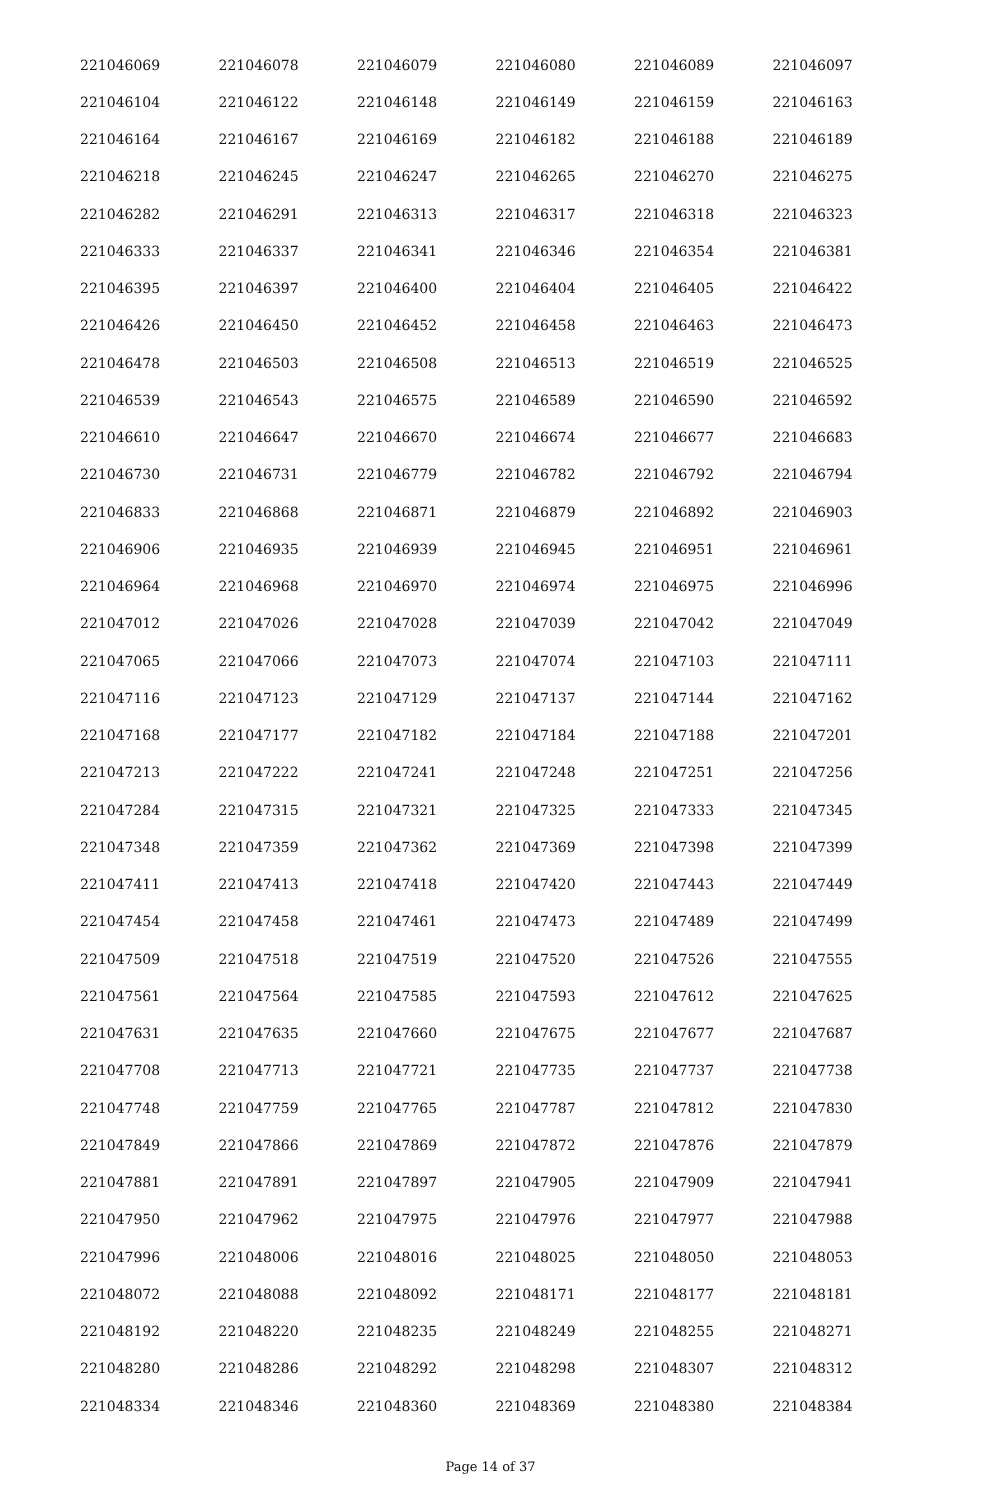| 221046069 | 221046078 | 221046079 | 221046080 | 221046089 | 221046097 |
| 221046104 | 221046122 | 221046148 | 221046149 | 221046159 | 221046163 |
| 221046164 | 221046167 | 221046169 | 221046182 | 221046188 | 221046189 |
| 221046218 | 221046245 | 221046247 | 221046265 | 221046270 | 221046275 |
| 221046282 | 221046291 | 221046313 | 221046317 | 221046318 | 221046323 |
| 221046333 | 221046337 | 221046341 | 221046346 | 221046354 | 221046381 |
| 221046395 | 221046397 | 221046400 | 221046404 | 221046405 | 221046422 |
| 221046426 | 221046450 | 221046452 | 221046458 | 221046463 | 221046473 |
| 221046478 | 221046503 | 221046508 | 221046513 | 221046519 | 221046525 |
| 221046539 | 221046543 | 221046575 | 221046589 | 221046590 | 221046592 |
| 221046610 | 221046647 | 221046670 | 221046674 | 221046677 | 221046683 |
| 221046730 | 221046731 | 221046779 | 221046782 | 221046792 | 221046794 |
| 221046833 | 221046868 | 221046871 | 221046879 | 221046892 | 221046903 |
| 221046906 | 221046935 | 221046939 | 221046945 | 221046951 | 221046961 |
| 221046964 | 221046968 | 221046970 | 221046974 | 221046975 | 221046996 |
| 221047012 | 221047026 | 221047028 | 221047039 | 221047042 | 221047049 |
| 221047065 | 221047066 | 221047073 | 221047074 | 221047103 | 221047111 |
| 221047116 | 221047123 | 221047129 | 221047137 | 221047144 | 221047162 |
| 221047168 | 221047177 | 221047182 | 221047184 | 221047188 | 221047201 |
| 221047213 | 221047222 | 221047241 | 221047248 | 221047251 | 221047256 |
| 221047284 | 221047315 | 221047321 | 221047325 | 221047333 | 221047345 |
| 221047348 | 221047359 | 221047362 | 221047369 | 221047398 | 221047399 |
| 221047411 | 221047413 | 221047418 | 221047420 | 221047443 | 221047449 |
| 221047454 | 221047458 | 221047461 | 221047473 | 221047489 | 221047499 |
| 221047509 | 221047518 | 221047519 | 221047520 | 221047526 | 221047555 |
| 221047561 | 221047564 | 221047585 | 221047593 | 221047612 | 221047625 |
| 221047631 | 221047635 | 221047660 | 221047675 | 221047677 | 221047687 |
| 221047708 | 221047713 | 221047721 | 221047735 | 221047737 | 221047738 |
| 221047748 | 221047759 | 221047765 | 221047787 | 221047812 | 221047830 |
| 221047849 | 221047866 | 221047869 | 221047872 | 221047876 | 221047879 |
| 221047881 | 221047891 | 221047897 | 221047905 | 221047909 | 221047941 |
| 221047950 | 221047962 | 221047975 | 221047976 | 221047977 | 221047988 |
| 221047996 | 221048006 | 221048016 | 221048025 | 221048050 | 221048053 |
| 221048072 | 221048088 | 221048092 | 221048171 | 221048177 | 221048181 |
| 221048192 | 221048220 | 221048235 | 221048249 | 221048255 | 221048271 |
| 221048280 | 221048286 | 221048292 | 221048298 | 221048307 | 221048312 |
| 221048334 | 221048346 | 221048360 | 221048369 | 221048380 | 221048384 |
Page 14 of 37